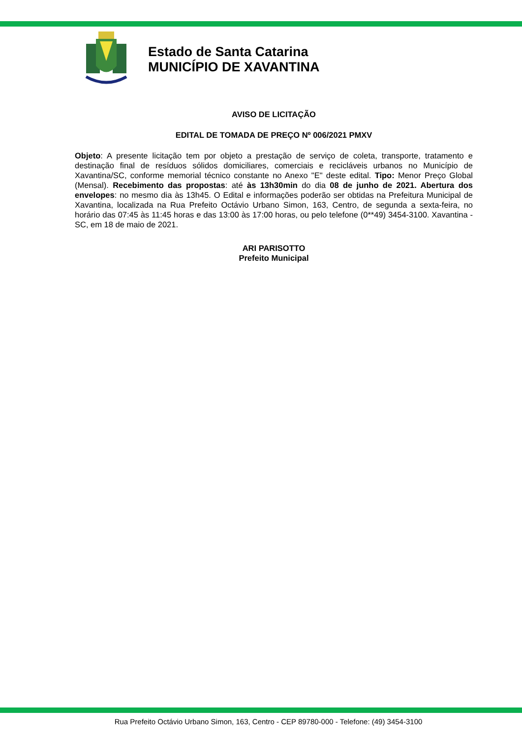Estado de Santa Catarina
MUNICÍPIO DE XAVANTINA
AVISO DE LICITAÇÃO
EDITAL DE TOMADA DE PREÇO Nº 006/2021 PMXV
Objeto: A presente licitação tem por objeto a prestação de serviço de coleta, transporte, tratamento e destinação final de resíduos sólidos domiciliares, comerciais e recicláveis urbanos no Município de Xavantina/SC, conforme memorial técnico constante no Anexo "E" deste edital. Tipo: Menor Preço Global (Mensal). Recebimento das propostas: até às 13h30min do dia 08 de junho de 2021. Abertura dos envelopes: no mesmo dia às 13h45. O Edital e informações poderão ser obtidas na Prefeitura Municipal de Xavantina, localizada na Rua Prefeito Octávio Urbano Simon, 163, Centro, de segunda a sexta-feira, no horário das 07:45 às 11:45 horas e das 13:00 às 17:00 horas, ou pelo telefone (0**49) 3454-3100. Xavantina - SC, em 18 de maio de 2021.
ARI PARISOTTO
Prefeito Municipal
Rua Prefeito Octávio Urbano Simon, 163, Centro - CEP 89780-000 - Telefone: (49) 3454-3100